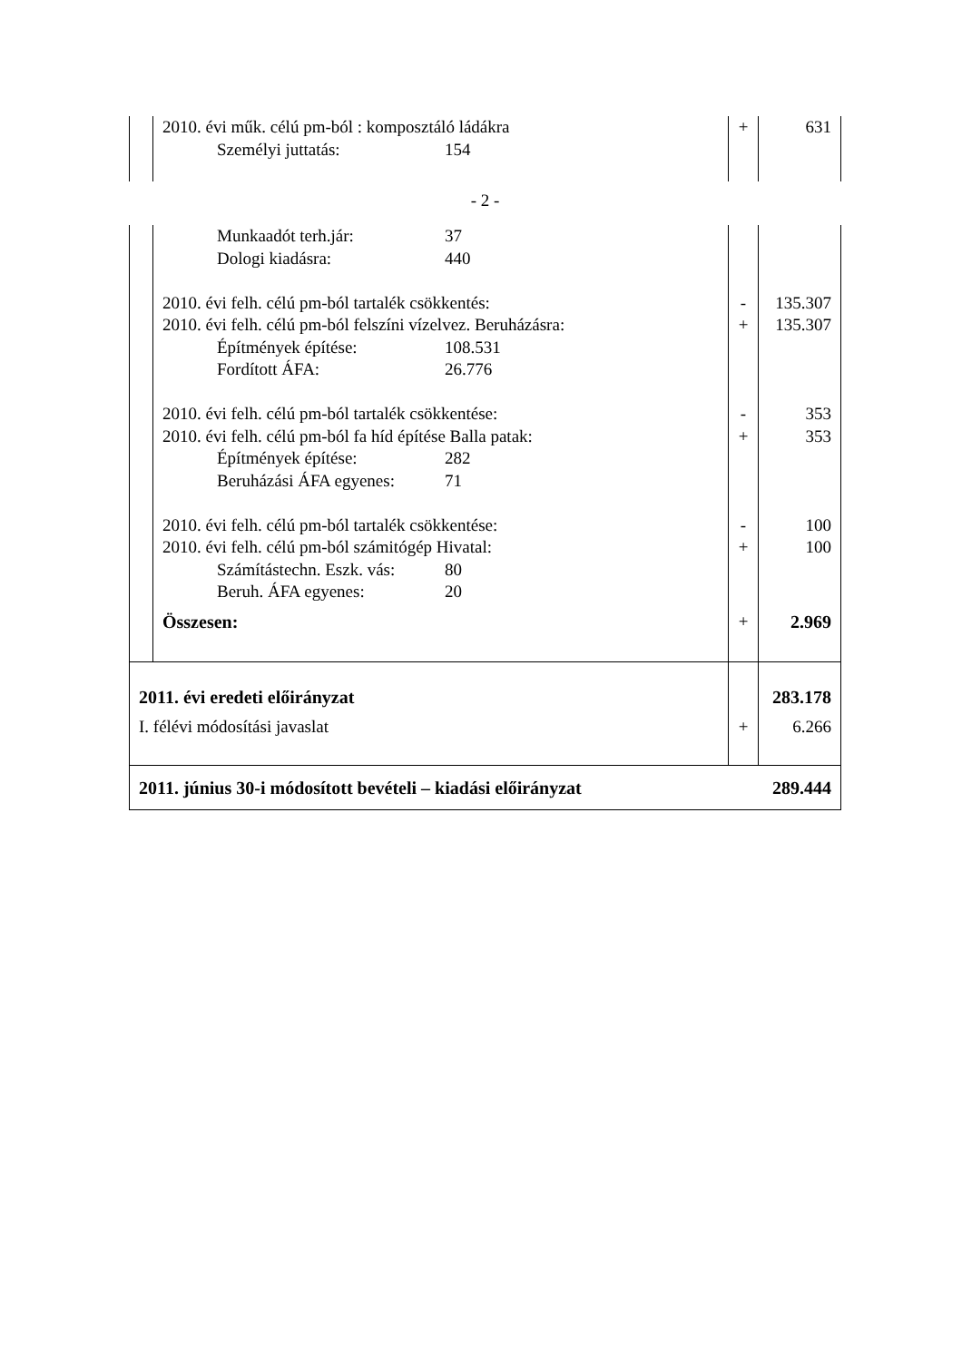| | 2010. évi műk. célú pm-ból : komposztáló ládákra Személyi juttatás: 154 | + | 631 |
- 2 -
| | Munkaadót terh.jár: 37 Dologi kiadásra: 440 2010. évi felh. célú pm-ból tartalék csökkentés: 2010. évi felh. célú pm-ból felszíni vízelvez. Beruházásra: Építmények építése: 108.531 Fordított ÁFA: 26.776 2010. évi felh. célú pm-ból tartalék csökkentése: 2010. évi felh. célú pm-ból fa híd építése Balla patak: Építmények építése: 282 Beruházási ÁFA egyenes: 71 2010. évi felh. célú pm-ból tartalék csökkentése: 2010. évi felh. célú pm-ból számitógép Hivatal: Számítástechn. Eszk. vás: 80 Beruh. ÁFA egyenes: 20 Összesen: | - + - + - + + | 135.307 135.307 353 353 100 100 2.969 |
| 2011. évi eredeti előirányzat I. félévi módosítási javaslat | | + | 283.178 6.266 |
| 2011. június 30-i módosított bevételi – kiadási előirányzat | | | 289.444 |